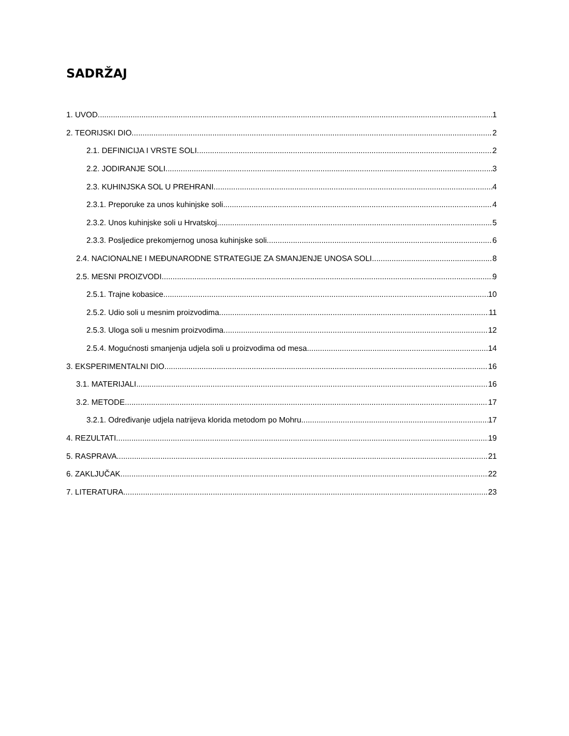SADRŽAJ
1. UVOD 1
2. TEORIJSKI DIO 2
2.1. DEFINICIJA I VRSTE SOLI 2
2.2. JODIRANJE SOLI 3
2.3. KUHINJSKA SOL U PREHRANI 4
2.3.1. Preporuke za unos kuhinjske soli 4
2.3.2. Unos kuhinjske soli u Hrvatskoj 5
2.3.3. Posljedice prekomjernog unosa kuhinjske soli 6
2.4. NACIONALNE I MEĐUNARODNE STRATEGIJE ZA SMANJENJE UNOSA SOLI 8
2.5. MESNI PROIZVODI 9
2.5.1. Trajne kobasice 10
2.5.2. Udio soli u mesnim proizvodima 11
2.5.3. Uloga soli u mesnim proizvodima 12
2.5.4. Mogućnosti smanjenja udjela soli u proizvodima od mesa 14
3. EKSPERIMENTALNI DIO 16
3.1. MATERIJALI 16
3.2. METODE 17
3.2.1. Određivanje udjela natrijeva klorida metodom po Mohru 17
4. REZULTATI 19
5. RASPRAVA 21
6. ZAKLJUČAK 22
7. LITERATURA 23